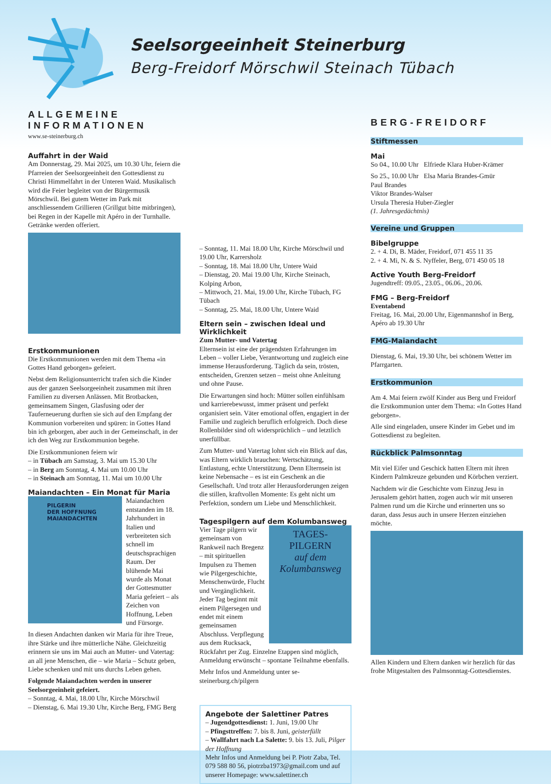Seelsorgeeinheit Steinerburg
Berg-Freidorf Mörschwil Steinach Tübach
ALLGEMEINE INFORMATIONEN
www.se-steinerburg.ch
Auffahrt in der Waid
Am Donnerstag, 29. Mai 2025, um 10.30 Uhr, feiern die Pfarreien der Seelsorgeeinheit den Gottesdienst zu Christi Himmelfahrt in der Unteren Waid. Musikalisch wird die Feier begleitet von der Bürgermusik Mörschwil. Bei gutem Wetter im Park mit anschliessendem Grillieren (Grillgut bitte mitbringen), bei Regen in der Kapelle mit Apéro in der Turnhalle. Getränke werden offeriert.
Erstkommunionen
Die Erstkommunionen werden mit dem Thema «in Gottes Hand geborgen» gefeiert.
Nebst dem Religionsunterricht trafen sich die Kinder aus der ganzen Seelsorgeeinheit zusammen mit ihren Familien zu diversen Anlässen. Mit Brotbacken, gemeinsamem Singen, Glasfusing oder der Tauferneuerung durften sie sich auf den Empfang der Kommunion vorbereiten und spüren: in Gottes Hand bin ich geborgen, aber auch in der Gemeinschaft, in der ich den Weg zur Erstkommunion begehe.
Die Erstkommunionen feiern wir
– in Tübach am Samstag, 3. Mai um 15.30 Uhr
– in Berg am Sonntag, 4. Mai um 10.00 Uhr
– in Steinach am Sonntag, 11. Mai um 10.00 Uhr
Maiandachten – Ein Monat für Maria
PILGERIN
DER HOFFNUNG
MAIANDACHTEN
Maiandachten entstanden im 18. Jahrhundert in Italien und verbreiteten sich schnell im deutschsprachigen Raum. Der blühende Mai wurde als Monat der Gottesmutter Maria gefeiert – als Zeichen von Hoffnung, Leben und Fürsorge.
In diesen Andachten danken wir Maria für ihre Treue, ihre Stärke und ihre mütterliche Nähe. Gleichzeitig erinnern sie uns im Mai auch an Mutter- und Vatertag: an all jene Menschen, die – wie Maria – Schutz geben, Liebe schenken und mit uns durchs Leben gehen.
Folgende Maiandachten werden in unserer Seelsorgeeinheit gefeiert.
– Sonntag, 4. Mai, 18.00 Uhr, Kirche Mörschwil
– Dienstag, 6. Mai 19.30 Uhr, Kirche Berg, FMG Berg
– Sonntag, 11. Mai 18.00 Uhr, Kirche Mörschwil und 19.00 Uhr, Karrersholz
– Sonntag, 18. Mai 18.00 Uhr, Untere Waid
– Dienstag, 20. Mai 19.00 Uhr, Kirche Steinach, Kolping Arbon,
– Mittwoch, 21. Mai, 19.00 Uhr, Kirche Tübach, FG Tübach
– Sonntag, 25. Mai, 18.00 Uhr, Untere Waid
Eltern sein – zwischen Ideal und Wirklichkeit
Zum Mutter- und Vatertag
Elternsein ist eine der prägendsten Erfahrungen im Leben – voller Liebe, Verantwortung und zugleich eine immense Herausforderung. Täglich da sein, trösten, entscheiden, Grenzen setzen – meist ohne Anleitung und ohne Pause.
Die Erwartungen sind hoch: Mütter sollen einfühlsam und karrierebewusst, immer präsent und perfekt organisiert sein. Väter emotional offen, engagiert in der Familie und zugleich beruflich erfolgreich. Doch diese Rollenbilder sind oft widersprüchlich – und letztlich unerfüllbar.
Zum Mutter- und Vatertag lohnt sich ein Blick auf das, was Eltern wirklich brauchen: Wertschätzung, Entlastung, echte Unterstützung. Denn Elternsein ist keine Nebensache – es ist ein Geschenk an die Gesellschaft. Und trotz aller Herausforderungen zeigen die stillen, kraftvollen Momente: Es geht nicht um Perfektion, sondern um Liebe und Menschlichkeit.
Tagespilgern auf dem Kolumbansweg
TAGES-
PILGERN
auf dem Kolumbansweg
Vier Tage pilgern wir gemeinsam von Rankweil nach Bregenz – mit spirituellen Impulsen zu Themen wie Pilgergeschichte, Menschenwürde, Flucht und Vergänglichkeit. Jeder Tag beginnt mit einem Pilgersegen und endet mit einem gemeinsamen Abschluss. Verpflegung aus dem Rucksack, Rückfahrt per Zug. Einzelne Etappen sind möglich, Anmeldung erwünscht – spontane Teilnahme ebenfalls.
Mehr Infos und Anmeldung unter se-steinerburg.ch/pilgern
Angebote der Salettiner Patres
– Jugendgottesdienst: 1. Juni, 19.00 Uhr
– Pfingsttreffen: 7. bis 8. Juni, geisterfüllt
– Wallfahrt nach La Salette: 9. bis 13. Juli, Pilger der Hoffnung
Mehr Infos und Anmeldung bei P. Piotr Zaba, Tel. 079 588 80 56, piotrzba1973@gmail.com und auf unserer Homepage: www.salettiner.ch
BERG-FREIDORF
Stiftmessen
Mai
So 04., 10.00 Uhr Elfriede Klara Huber-Krämer
So 25., 10.00 Uhr Elsa Maria Brandes-Gmür
Paul Brandes
Viktor Brandes-Walser
Ursula Theresia Huber-Ziegler
(1. Jahresgedächtnis)
Vereine und Gruppen
Bibelgruppe
2. + 4. Di, B. Mäder, Freidorf, 071 455 11 35
2. + 4. Mi, N. & S. Nyffeler, Berg, 071 450 05 18
Active Youth Berg-Freidorf
Jugendtreff: 09.05., 23.05., 06.06., 20.06.
FMG – Berg-Freidorf
Eventabend
Freitag, 16. Mai, 20.00 Uhr, Eigenmannshof in Berg, Apéro ab 19.30 Uhr
FMG-Maiandacht
Dienstag, 6. Mai, 19.30 Uhr, bei schönem Wetter im Pfarrgarten.
Erstkommunion
Am 4. Mai feiern zwölf Kinder aus Berg und Freidorf die Erstkommunion unter dem Thema: «In Gottes Hand geborgen».
Alle sind eingeladen, unsere Kinder im Gebet und im Gottesdienst zu begleiten.
Rückblick Palmsonntag
Mit viel Eifer und Geschick hatten Eltern mit ihren Kindern Palmkreuze gebunden und Körbchen verziert.
Nachdem wir die Geschichte vom Einzug Jesu in Jerusalem gehört hatten, zogen auch wir mit unseren Palmen rund um die Kirche und erinnerten uns so daran, dass Jesus auch in unsere Herzen einziehen möchte.
Allen Kindern und Eltern danken wir herzlich für das frohe Mitgestalten des Palmsonntag-Gottesdienstes.